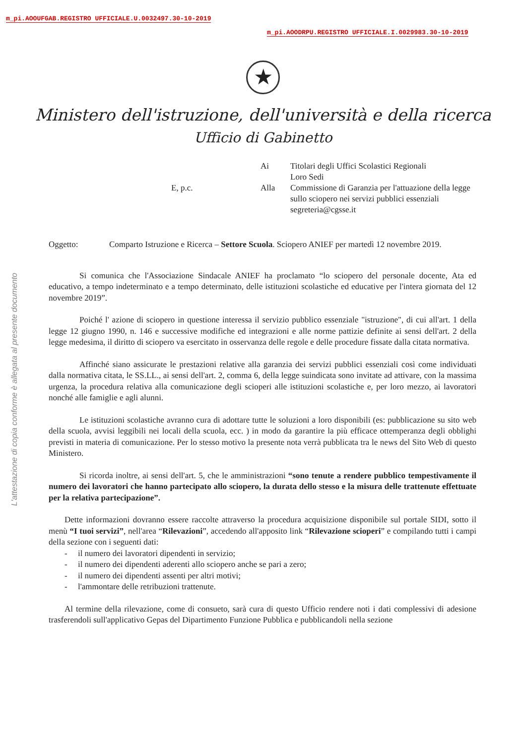m_pi.AOOUFGAB.REGISTRO UFFICIALE.U.0032497.30-10-2019
m_pi.AOODRPU.REGISTRO UFFICIALE.I.0029983.30-10-2019
L'attestazione di copia conforme è allegata al presente documento
★
Ministero dell'istruzione, dell'università e della ricerca
Ufficio di Gabinetto
Ai
Titolari degli Uffici Scolastici Regionali
Loro Sedi
E, p.c.
Alla
Commissione di Garanzia per l'attuazione della legge sullo sciopero nei servizi pubblici essenziali
segreteria@cgsse.it
Oggetto: Comparto Istruzione e Ricerca – Settore Scuola. Sciopero ANIEF per martedì 12 novembre 2019.
Si comunica che l'Associazione Sindacale ANIEF ha proclamato “lo sciopero del personale docente, Ata ed educativo, a tempo indeterminato e a tempo determinato, delle istituzioni scolastiche ed educative per l'intera giornata del 12 novembre 2019”.
Poiché l' azione di sciopero in questione interessa il servizio pubblico essenziale "istruzione", di cui all'art. 1 della legge 12 giugno 1990, n. 146 e successive modifiche ed integrazioni e alle norme pattizie definite ai sensi dell'art. 2 della legge medesima, il diritto di sciopero va esercitato in osservanza delle regole e delle procedure fissate dalla citata normativa.
Affinché siano assicurate le prestazioni relative alla garanzia dei servizi pubblici essenziali così come individuati dalla normativa citata, le SS.LL., ai sensi dell'art. 2, comma 6, della legge suindicata sono invitate ad attivare, con la massima urgenza, la procedura relativa alla comunicazione degli scioperi alle istituzioni scolastiche e, per loro mezzo, ai lavoratori nonché alle famiglie e agli alunni.
Le istituzioni scolastiche avranno cura di adottare tutte le soluzioni a loro disponibili (es: pubblicazione su sito web della scuola, avvisi leggibili nei locali della scuola, ecc. ) in modo da garantire la più efficace ottemperanza degli obblighi previsti in materia di comunicazione. Per lo stesso motivo la presente nota verrà pubblicata tra le news del Sito Web di questo Ministero.
Si ricorda inoltre, ai sensi dell'art. 5, che le amministrazioni “sono tenute a rendere pubblico tempestivamente il numero dei lavoratori che hanno partecipato allo sciopero, la durata dello stesso e la misura delle trattenute effettuate per la relativa partecipazione”.
Dette informazioni dovranno essere raccolte attraverso la procedura acquisizione disponibile sul portale SIDI, sotto il menù “I tuoi servizi”, nell'area “Rilevazioni”, accedendo all'apposito link “Rilevazione scioperi” e compilando tutti i campi della sezione con i seguenti dati:
- il numero dei lavoratori dipendenti in servizio;
- il numero dei dipendenti aderenti allo sciopero anche se pari a zero;
- il numero dei dipendenti assenti per altri motivi;
- l'ammontare delle retribuzioni trattenute.
Al termine della rilevazione, come di consueto, sarà cura di questo Ufficio rendere noti i dati complessivi di adesione trasferendoli sull'applicativo Gepas del Dipartimento Funzione Pubblica e pubblicandoli nella sezione